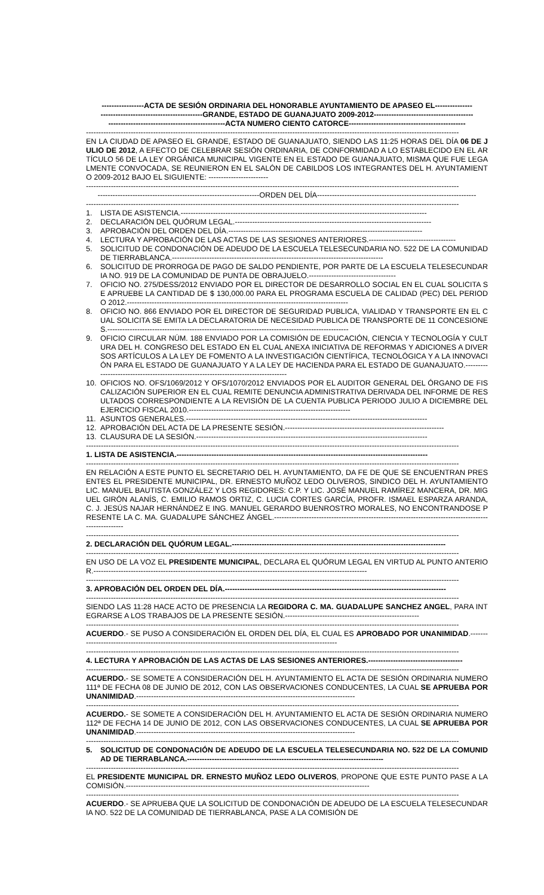-----------------ACTA DE SESIÓN ORDINARIA DEL HONORABLE AYUNTAMIENTO DE APASEO EL---------------
-----------------------------------------GRANDE, ESTADO DE GUANAJUATO 2009-2012----------------------------------------
-----------------------------------------------ACTA NUMERO CIENTO CATORCE-----------------------------------------------
------------------------------------------------------------------------------------------------------------------------------------------------------
EN LA CIUDAD DE APASEO EL GRANDE, ESTADO DE GUANAJUATO, SIENDO LAS 11:25 HORAS DEL DÍA 06 DE JULIO DE 2012, A EFECTO DE CELEBRAR SESIÓN ORDINARIA, DE CONFORMIDAD A LO ESTABLECIDO EN EL ARTÍCULO 56 DE LA LEY ORGÁNICA MUNICIPAL VIGENTE EN EL ESTADO DE GUANAJUATO, MISMA QUE FUE LEGALMENTE CONVOCADA, SE REUNIERON EN EL SALÓN DE CABILDOS LOS INTEGRANTES DEL H. AYUNTAMIENTO 2009-2012 BAJO EL SIGUIENTE: ------------------------
------------------------------------------------------------------------------------------------------------------------------------------------------
-----------------------------------------------------------------ORDEN DEL DÍA----------------------------------------------------------------
------------------------------------------------------------------------------------------------------------------------------------------------------
1. LISTA DE ASISTENCIA.---------------------------------------------------------------------------------------------------
2. DECLARACIÓN DEL QUÓRUM LEGAL.-------------------------------------------------------------------------------
3. APROBACIÓN DEL ORDEN DEL DÍA.------------------------------------------------------------------------------
4. LECTURA Y APROBACIÓN DE LAS ACTAS DE LAS SESIONES ANTERIORES.-----------------------------------
5. SOLICITUD DE CONDONACIÓN DE ADEUDO DE LA ESCUELA TELESECUNDARIA NO. 522 DE LA COMUNIDAD DE TIERRABLANCA.-------------------------------------------------------------------------------------
6. SOLICITUD DE PRORROGA DE PAGO DE SALDO PENDIENTE, POR PARTE DE LA ESCUELA TELESECUNDARIA NO. 919 DE LA COMUNIDAD DE PUNTA DE OBRAJUELO.-----------------------------------
7. OFICIO NO. 275/DESS/2012 ENVIADO POR EL DIRECTOR DE DESARROLLO SOCIAL EN EL CUAL SOLICITA SE APRUEBE LA CANTIDAD DE $ 130,000.00 PARA EL PROGRAMA ESCUELA DE CALIDAD (PEC) DEL PERIODO 2012.-----------------------------------------------------------------------------------------
8. OFICIO NO. 866 ENVIADO POR EL DIRECTOR DE SEGURIDAD PUBLICA, VIALIDAD Y TRANSPORTE EN EL CUAL SOLICITA SE EMITA LA DECLARATORIA DE NECESIDAD PUBLICA DE TRANSPORTE DE 11 CONCESIONES.-------------------------------------------------------------------------------------------------
9. OFICIO CIRCULAR NÚM. 188 ENVIADO POR LA COMISIÓN DE EDUCACIÓN, CIENCIA Y TECNOLOGÍA Y CULTURA DEL H. CONGRESO DEL ESTADO EN EL CUAL ANEXA INICIATIVA DE REFORMAS Y ADICIONES A DIVERSOS ARTÍCULOS A LA LEY DE FOMENTO A LA INVESTIGACIÓN CIENTÍFICA, TECNOLÓGICA Y A LA INNOVACIÓN PARA EL ESTADO DE GUANAJUATO Y A LA LEY DE HACIENDA PARA EL ESTADO DE GUANAJUATO.------------------------------------------------------------------------------------
10. OFICIOS NO. OFS/1069/2012 Y OFS/1070/2012 ENVIADOS POR EL AUDITOR GENERAL DEL ÓRGANO DE FISCALIZACIÓN SUPERIOR EN EL CUAL REMITE DENUNCIA ADMINISTRATIVA DERIVADA DEL INFORME DE RESULTADOS CORRESPONDIENTE A LA REVISIÓN DE LA CUENTA PUBLICA PERIODO JULIO A DICIEMBRE DEL EJERCICIO FISCAL 2010.-----------------------------------------------------------------
11. ASUNTOS GENERALES.-------------------------------------------------------------------------------------------------
12. APROBACIÓN DEL ACTA DE LA PRESENTE SESIÓN.----------------------------------------------------------------
13. CLAUSURA DE LA SESIÓN.---------------------------------------------------------------------------------------------
------------------------------------------------------------------------------------------------------------------------------------------------------
1. LISTA DE ASISTENCIA.-----------------------------------------------------------------------------------------------------
------------------------------------------------------------------------------------------------------------------------------------------------------
EN RELACIÓN A ESTE PUNTO EL SECRETARIO DEL H. AYUNTAMIENTO, DA FE DE QUE SE ENCUENTRAN PRESENTES EL PRESIDENTE MUNICIPAL, DR. ERNESTO MUÑOZ LEDO OLIVEROS, SINDICO DEL H. AYUNTAMIENTO LIC. MANUEL BAUTISTA GONZÁLEZ Y LOS REGIDORES: C.P. Y LIC. JOSÉ MANUEL RAMÍREZ MANCERA, DR. MIGUEL GIRÓN ALANÍS, C. EMILIO RAMOS ORTIZ, C. LUCIA CORTES GARCÍA, PROFR. ISMAEL ESPARZA ARANDA, C. J. JESÚS NAJAR HERNÁNDEZ E ING. MANUEL GERARDO BUENROSTRO MORALES, NO ENCONTRANDOSE PRESENTE LA C. MA. GUADALUPE SÁNCHEZ ÁNGEL.-----------------------------------------------------------------------------------------------------
------------------------------------------------------------------------------------------------------------------------------------------------------
2. DECLARACIÓN DEL QUÓRUM LEGAL.--------------------------------------------------------------------------------------
------------------------------------------------------------------------------------------------------------------------------------------------------
EN USO DE LA VOZ EL PRESIDENTE MUNICIPAL, DECLARA EL QUÓRUM LEGAL EN VIRTUD AL PUNTO ANTERIOR.--------------------------------------------------------------------------------------------------------------
------------------------------------------------------------------------------------------------------------------------------------------------------
3. APROBACIÓN DEL ORDEN DEL DÍA.-----------------------------------------------------------------------------------------
------------------------------------------------------------------------------------------------------------------------------------------------------
SIENDO LAS 11:28 HACE ACTO DE PRESENCIA LA REGIDORA C. MA. GUADALUPE SANCHEZ ANGEL, PARA INTEGRARSE A LOS TRABAJOS DE LA PRESENTE SESIÓN.------------------------------------------------------
------------------------------------------------------------------------------------------------------------------------------------------------------
ACUERDO.- SE PUSO A CONSIDERACIÓN EL ORDEN DEL DÍA, EL CUAL ES APROBADO POR UNANIMIDAD.------------------------------------------------------------------------------------------------------------
------------------------------------------------------------------------------------------------------------------------------------------------------
4. LECTURA Y APROBACIÓN DE LAS ACTAS DE LAS SESIONES ANTERIORES.--------------------------------------
------------------------------------------------------------------------------------------------------------------------------------------------------
ACUERDO.- SE SOMETE A CONSIDERACIÓN DEL H. AYUNTAMIENTO EL ACTA DE SESIÓN ORDINARIA NUMERO 111ª DE FECHA 08 DE JUNIO DE 2012, CON LAS OBSERVACIONES CONDUCENTES, LA CUAL SE APRUEBA POR UNANIMIDAD.----------------------------------------------------------------------------------------
------------------------------------------------------------------------------------------------------------------------------------------------------
ACUERDO.- SE SOMETE A CONSIDERACIÓN DEL H. AYUNTAMIENTO EL ACTA DE SESIÓN ORDINARIA NUMERO 112ª DE FECHA 14 DE JUNIO DE 2012, CON LAS OBSERVACIONES CONDUCENTES, LA CUAL SE APRUEBA POR UNANIMIDAD.----------------------------------------------------------------------------------------
------------------------------------------------------------------------------------------------------------------------------------------------------
5. SOLICITUD DE CONDONACIÓN DE ADEUDO DE LA ESCUELA TELESECUNDARIA NO. 522 DE LA COMUNIDAD DE TIERRABLANCA.-------------------------------------------------------------------------------
------------------------------------------------------------------------------------------------------------------------------------------------------
EL PRESIDENTE MUNICIPAL DR. ERNESTO MUÑOZ LEDO OLIVEROS, PROPONE QUE ESTE PUNTO PASE A LA COMISIÓN.--------------------------------------------------------------------------------------------------
------------------------------------------------------------------------------------------------------------------------------------------------------
ACUERDO.- SE APRUEBA QUE LA SOLICITUD DE CONDONACIÓN DE ADEUDO DE LA ESCUELA TELESECUNDARIA NO. 522 DE LA COMUNIDAD DE TIERRABLANCA, PASE A LA COMISIÓN DE